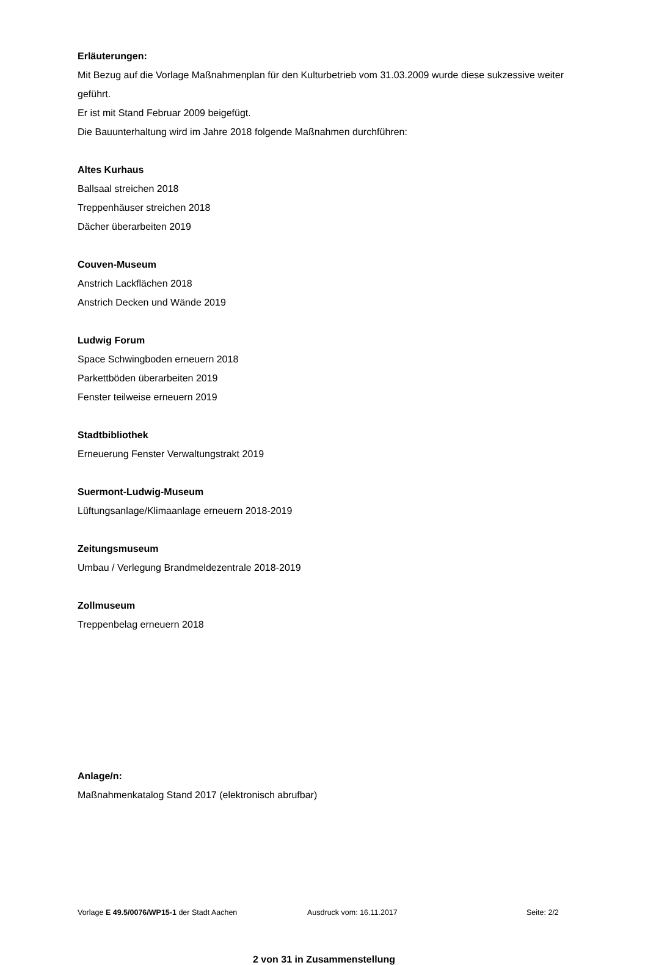Erläuterungen:
Mit Bezug auf die Vorlage Maßnahmenplan für den Kulturbetrieb vom 31.03.2009 wurde diese sukzessive weiter geführt.
Er ist mit Stand Februar 2009 beigefügt.
Die Bauunterhaltung wird im Jahre 2018 folgende Maßnahmen durchführen:
Altes Kurhaus
Ballsaal streichen 2018
Treppenhäuser streichen 2018
Dächer überarbeiten 2019
Couven-Museum
Anstrich Lackflächen 2018
Anstrich Decken und Wände 2019
Ludwig Forum
Space Schwingboden erneuern 2018
Parkettböden überarbeiten 2019
Fenster teilweise erneuern 2019
Stadtbibliothek
Erneuerung Fenster Verwaltungstrakt 2019
Suermont-Ludwig-Museum
Lüftungsanlage/Klimaanlage erneuern 2018-2019
Zeitungsmuseum
Umbau / Verlegung Brandmeldezentrale 2018-2019
Zollmuseum
Treppenbelag erneuern 2018
Anlage/n:
Maßnahmenkatalog Stand 2017 (elektronisch abrufbar)
Vorlage E 49.5/0076/WP15-1 der Stadt Aachen Ausdruck vom: 16.11.2017 Seite: 2/2
2 von 31 in Zusammenstellung